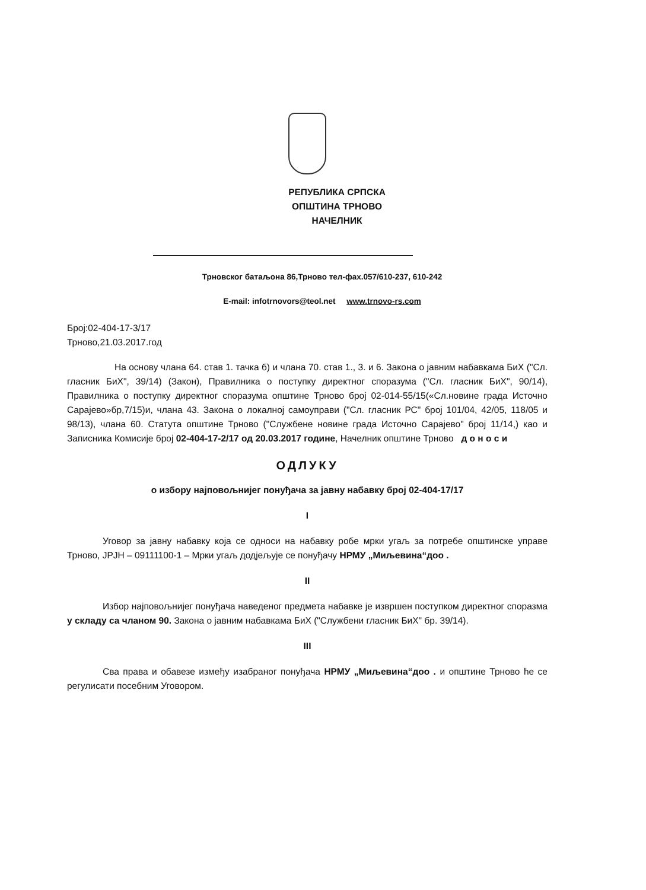РЕПУБЛИКА СРПСКА
ОПШТИНА ТРНОВО
НАЧЕЛНИК
Трновског батаљона 86,Трново тел-фах.057/610-237, 610-242
E-mail: infotrnovors@teol.net www.trnovo-rs.com
Број:02-404-17-3/17
Трново,21.03.2017.год
На основу члана 64. став 1. тачка б) и члана 70. став 1., 3. и 6. Закона о јавним набавкама БиХ ("Сл. гласник БиХ", 39/14) (Закон), Правилника о поступку директног споразума ("Сл. гласник БиХ", 90/14), Правилника о поступку директног споразума општине Трново број 02-014-55/15(«Сл.новине града Источно Сарајево»бр,7/15)и, члана 43. Закона о локалној самоуправи ("Сл. гласник РС" број 101/04, 42/05, 118/05 и 98/13), члана 60. Статута општине Трново ("Службене новине града Источно Сарајево" број 11/14,) као и Записника Комисије број 02-404-17-2/17 од 20.03.2017 године, Начелник општине Трново д о н о с и
ОДЛУКУ
о избору најповољнијег понуђача за јавну набавку број 02-404-17/17
I
Уговор за јавну набавку која се односи на набавку робе мрки угаљ за потребе општинске управе Трново, ЈРЈН – 09111100-1 – Мрки угаљ додјељује се понуђачу НРМУ „Миљевина“доо .
II
Избор најповољнијег понуђача наведеног предмета набавке је извршен поступком директног споразма у складу са чланом 90. Закона о јавним набавкама БиХ ("Службени гласник БиХ" бр. 39/14).
III
Сва права и обавезе између изабраног понуђача НРМУ „Миљевина“доо . и општине Трново ће се регулисати посебним Уговором.